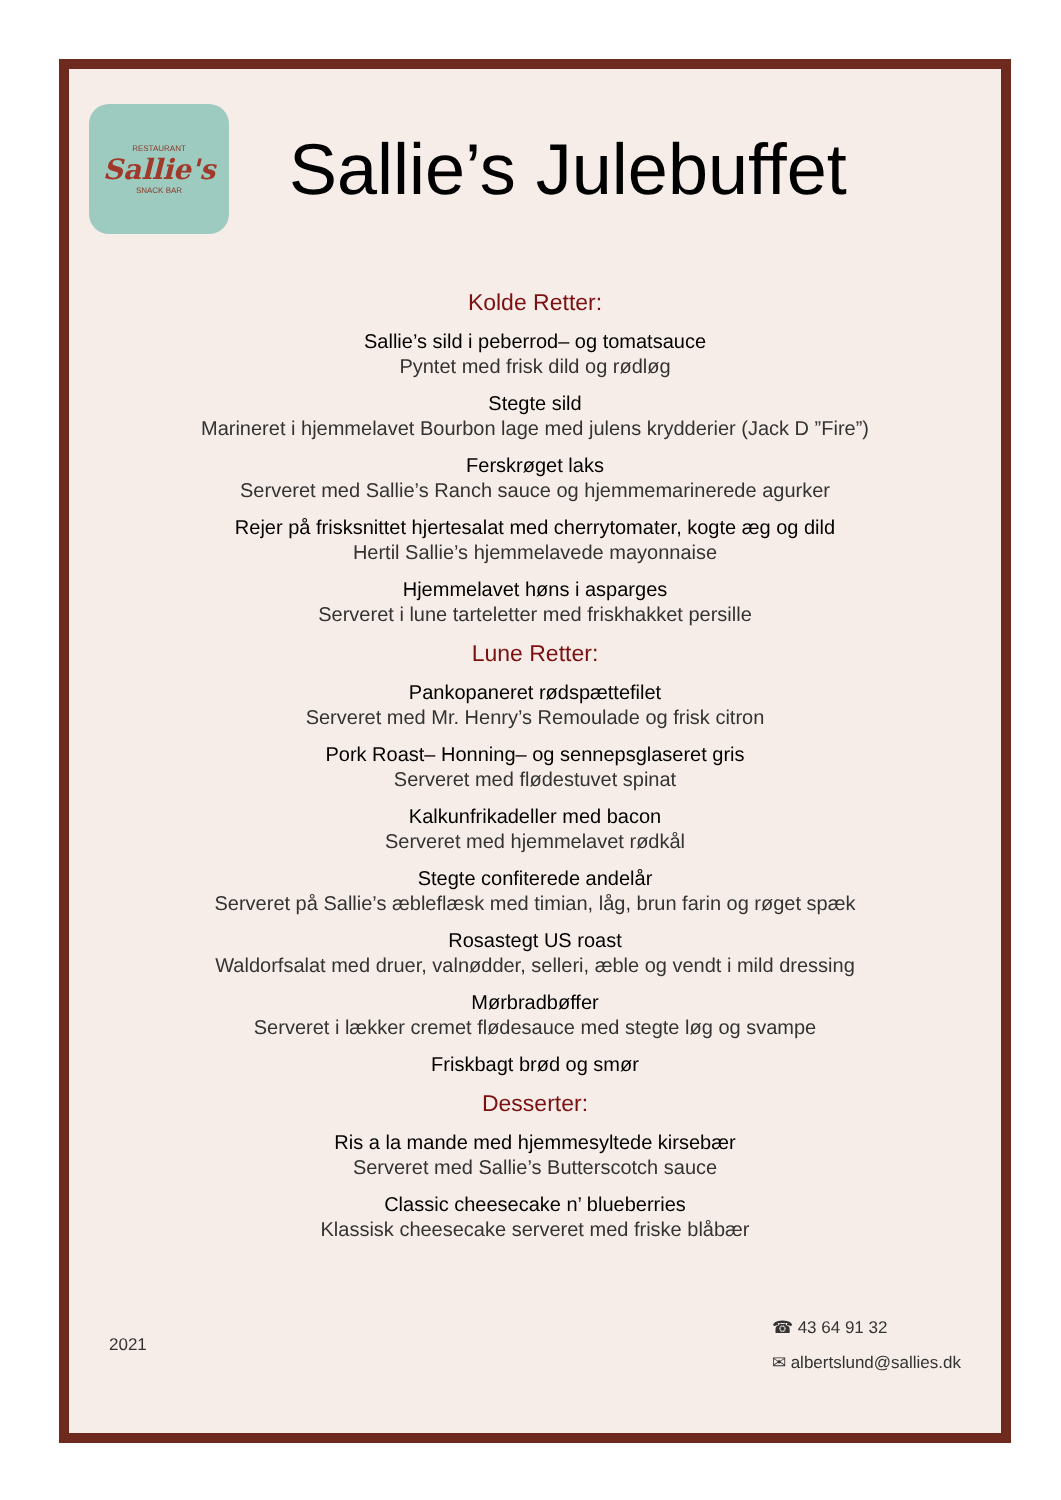RESTAURANT
Sallie's
SNACK BAR
Sallie’s Julebuffet
Kolde Retter:
Sallie’s sild i peberrod– og tomatsauce
Pyntet med frisk dild og rødløg
Stegte sild
Marineret i hjemmelavet Bourbon lage med julens krydderier (Jack D ”Fire”)
Ferskrøget laks
Serveret med Sallie’s Ranch sauce og hjemmemarinerede agurker
Rejer på frisksnittet hjertesalat med cherrytomater, kogte æg og dild
Hertil Sallie’s hjemmelavede mayonnaise
Hjemmelavet høns i asparges
Serveret i lune tarteletter med friskhakket persille
Lune Retter:
Pankopaneret rødspættefilet
Serveret med Mr. Henry’s Remoulade og frisk citron
Pork Roast– Honning– og sennepsglaseret gris
Serveret med flødestuvet spinat
Kalkunfrikadeller med bacon
Serveret med hjemmelavet rødkål
Stegte confiterede andelår
Serveret på Sallie’s æbleflæsk med timian, låg, brun farin og røget spæk
Rosastegt US roast
Waldorfsalat med druer, valnødder, selleri, æble og vendt i mild dressing
Mørbradbøffer
Serveret i lækker cremet flødesauce med stegte løg og svampe
Friskbagt brød og smør
Desserter:
Ris a la mande med hjemmesyltede kirsebær
Serveret med Sallie’s Butterscotch sauce
Classic cheesecake n’ blueberries
Klassisk cheesecake serveret med friske blåbær
2021
☎ 43 64 91 32
✉ albertslund@sallies.dk